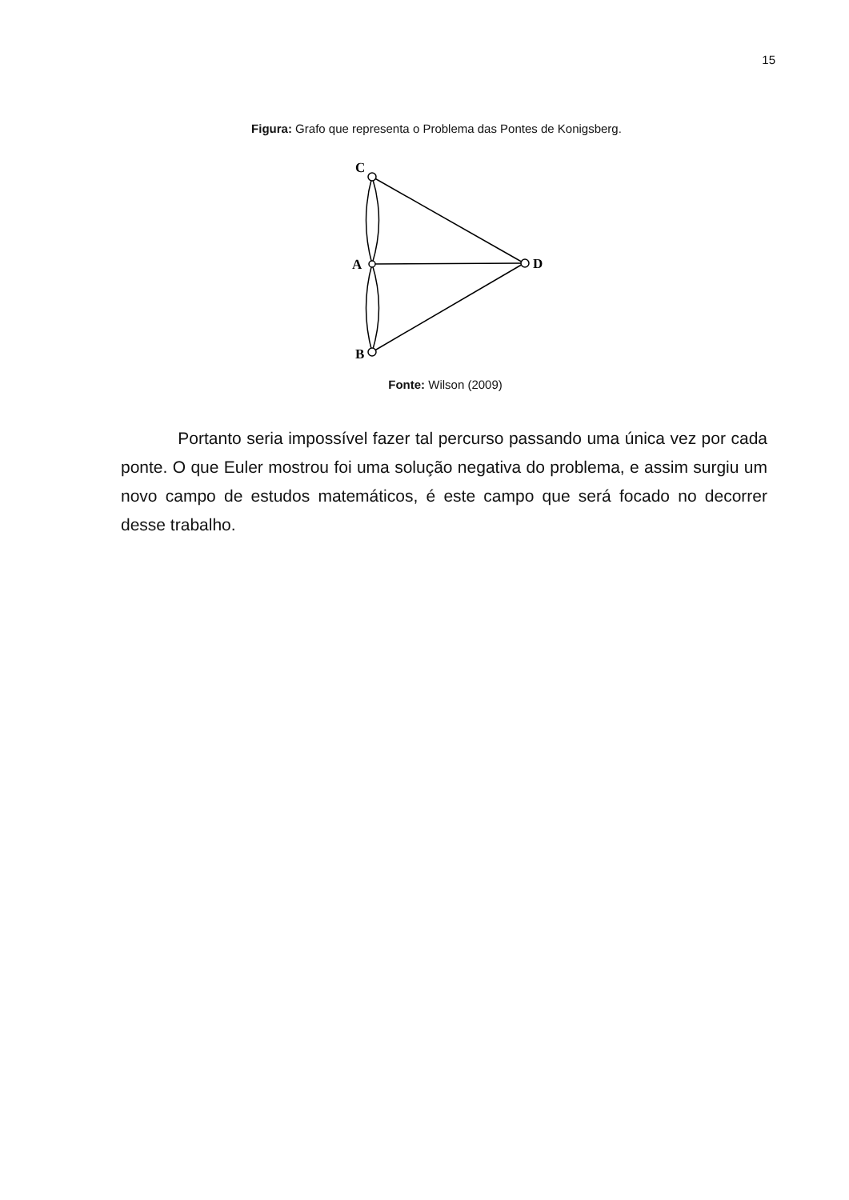15
Figura: Grafo que representa o Problema das Pontes de Konigsberg.
C
A
B
D
Fonte: Wilson (2009)
Portanto seria impossível fazer tal percurso passando uma única vez por cada ponte. O que Euler mostrou foi uma solução negativa do problema, e assim surgiu um novo campo de estudos matemáticos, é este campo que será focado no decorrer desse trabalho.